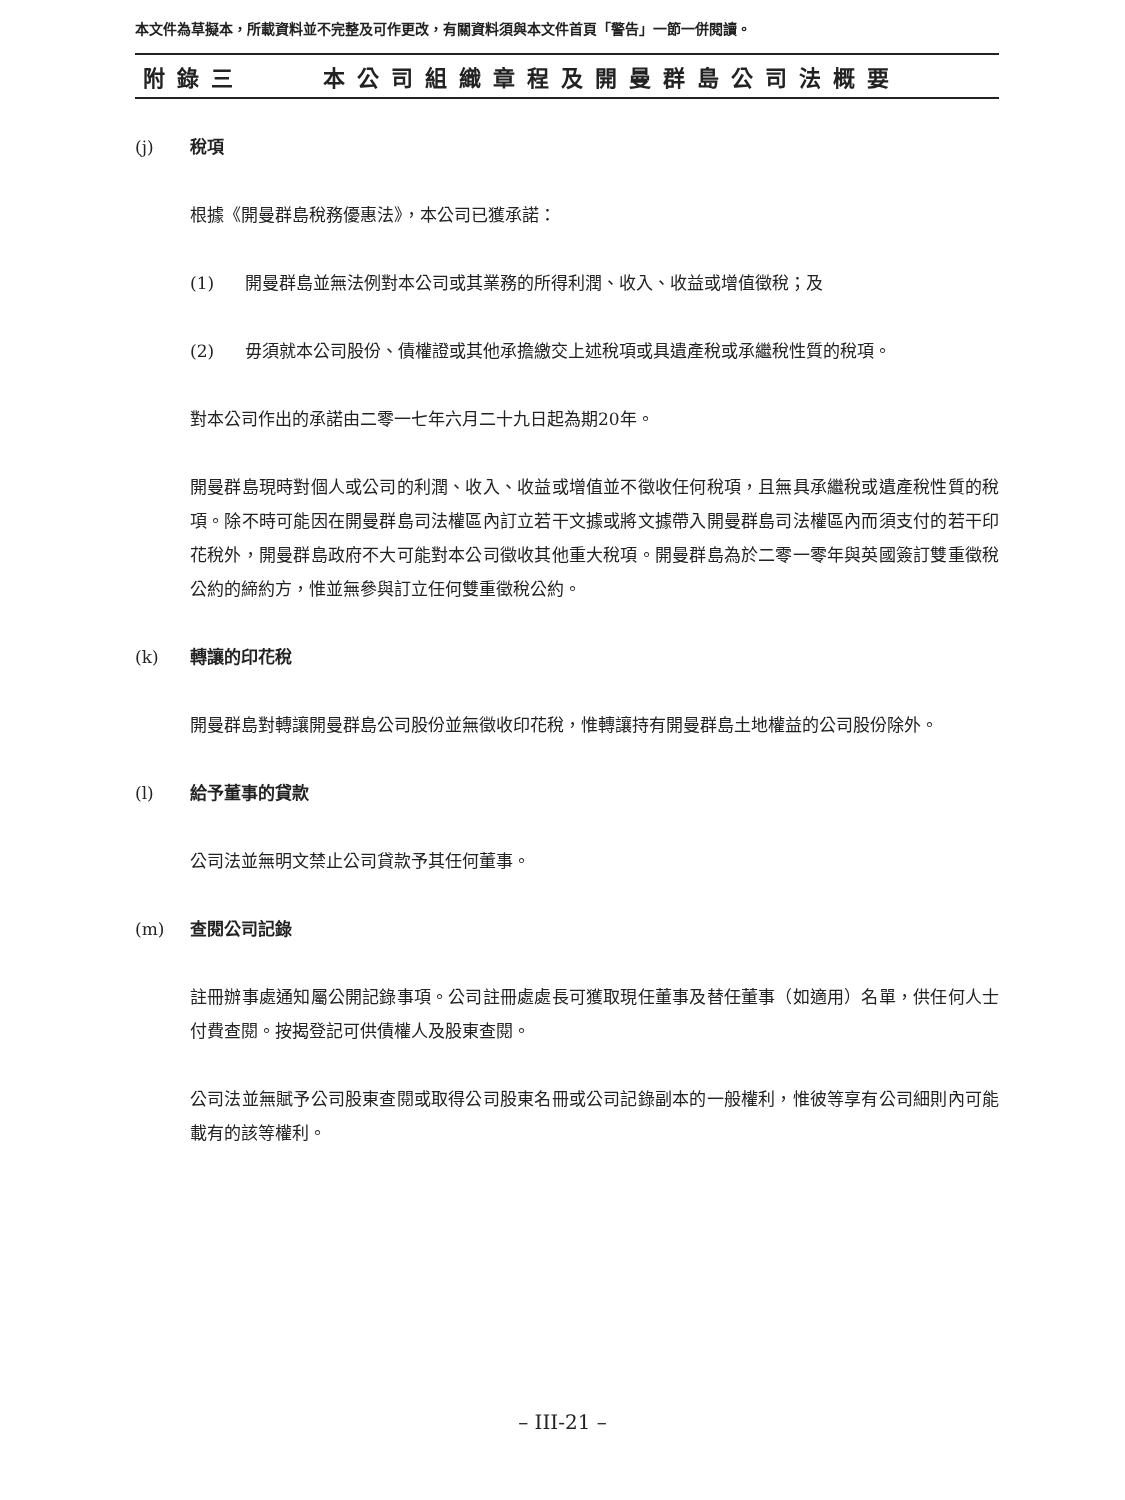本文件為草擬本，所載資料並不完整及可作更改，有關資料須與本文件首頁「警告」一節一併閱讀。
附錄三 本公司組織章程及開曼群島公司法概要
(j) 稅項
根據《開曼群島稅務優惠法》，本公司已獲承諾：
(1) 開曼群島並無法例對本公司或其業務的所得利潤、收入、收益或增值徵稅；及
(2) 毋須就本公司股份、債權證或其他承擔繳交上述稅項或具遺產稅或承繼稅性質的稅項。
對本公司作出的承諾由二零一七年六月二十九日起為期20年。
開曼群島現時對個人或公司的利潤、收入、收益或增值並不徵收任何稅項，且無具承繼稅或遺產稅性質的稅項。除不時可能因在開曼群島司法權區內訂立若干文據或將文據帶入開曼群島司法權區內而須支付的若干印花稅外，開曼群島政府不大可能對本公司徵收其他重大稅項。開曼群島為於二零一零年與英國簽訂雙重徵稅公約的締約方，惟並無參與訂立任何雙重徵稅公約。
(k) 轉讓的印花稅
開曼群島對轉讓開曼群島公司股份並無徵收印花稅，惟轉讓持有開曼群島土地權益的公司股份除外。
(l) 給予董事的貸款
公司法並無明文禁止公司貸款予其任何董事。
(m) 查閱公司記錄
註冊辦事處通知屬公開記錄事項。公司註冊處處長可獲取現任董事及替任董事（如適用）名單，供任何人士付費查閱。按揭登記可供債權人及股東查閱。
公司法並無賦予公司股東查閱或取得公司股東名冊或公司記錄副本的一般權利，惟彼等享有公司細則內可能載有的該等權利。
– III-21 –